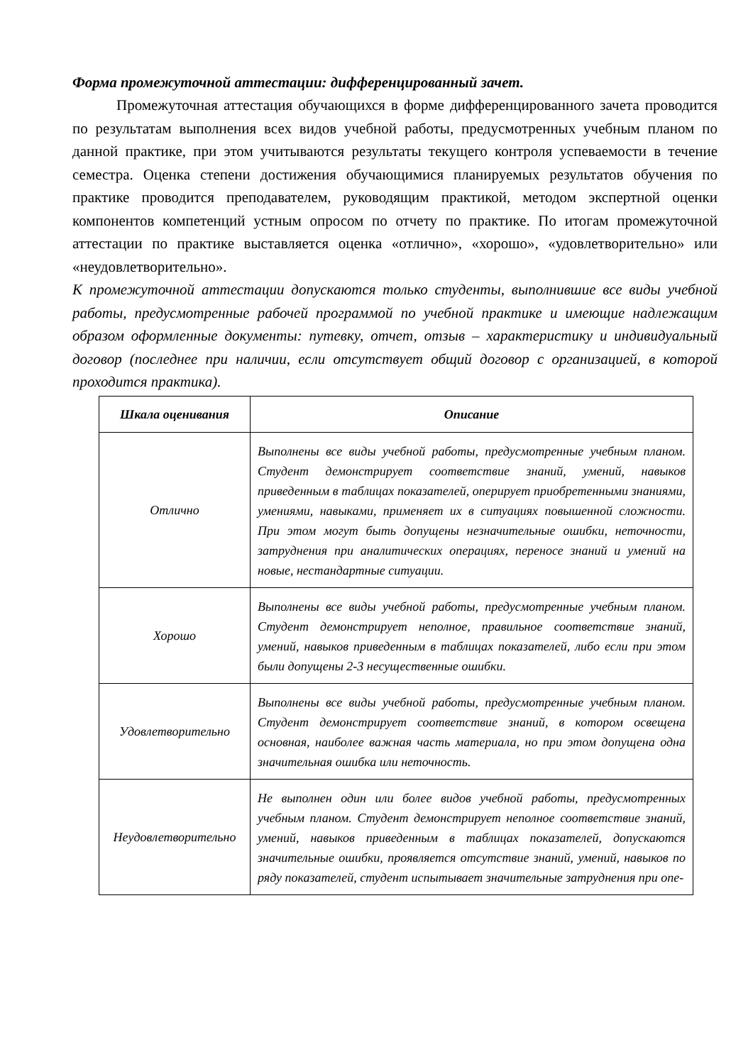Форма промежуточной аттестации: дифференцированный зачет.
Промежуточная аттестация обучающихся в форме дифференцированного зачета проводится по результатам выполнения всех видов учебной работы, предусмотренных учебным планом по данной практике, при этом учитываются результаты текущего контроля успеваемости в течение семестра. Оценка степени достижения обучающимися планируемых результатов обучения по практике проводится преподавателем, руководящим практикой, методом экспертной оценки компонентов компетенций устным опросом по отчету по практике. По итогам промежуточной аттестации по практике выставляется оценка «отлично», «хорошо», «удовлетворительно» или «неудовлетворительно».
К промежуточной аттестации допускаются только студенты, выполнившие все виды учебной работы, предусмотренные рабочей программой по учебной практике и имеющие надлежащим образом оформленные документы: путевку, отчет, отзыв – характеристику и индивидуальный договор (последнее при наличии, если отсутствует общий договор с организацией, в которой проходится практика).
| Шкала оценивания | Описание |
| --- | --- |
| Отлично | Выполнены все виды учебной работы, предусмотренные учебным планом. Студент демонстрирует соответствие знаний, умений, навыков приведенным в таблицах показателей, оперирует приобретенными знаниями, умениями, навыками, применяет их в ситуациях повышенной сложности. При этом могут быть допущены незначительные ошибки, неточности, затруднения при аналитических операциях, переносе знаний и умений на новые, нестандартные ситуации. |
| Хорошо | Выполнены все виды учебной работы, предусмотренные учебным планом. Студент демонстрирует неполное, правильное соответствие знаний, умений, навыков приведенным в таблицах показателей, либо если при этом были допущены 2-3 несущественные ошибки. |
| Удовлетворительно | Выполнены все виды учебной работы, предусмотренные учебным планом. Студент демонстрирует соответствие знаний, в котором освещена основная, наиболее важная часть материала, но при этом допущена одна значительная ошибка или неточность. |
| Неудовлетворительно | Не выполнен один или более видов учебной работы, предусмотренных учебным планом. Студент демонстрирует неполное соответствие знаний, умений, навыков приведенным в таблицах показателей, допускаются значительные ошибки, проявляется отсутствие знаний, умений, навыков по ряду показателей, студент испытывает значительные затруднения при опе- |